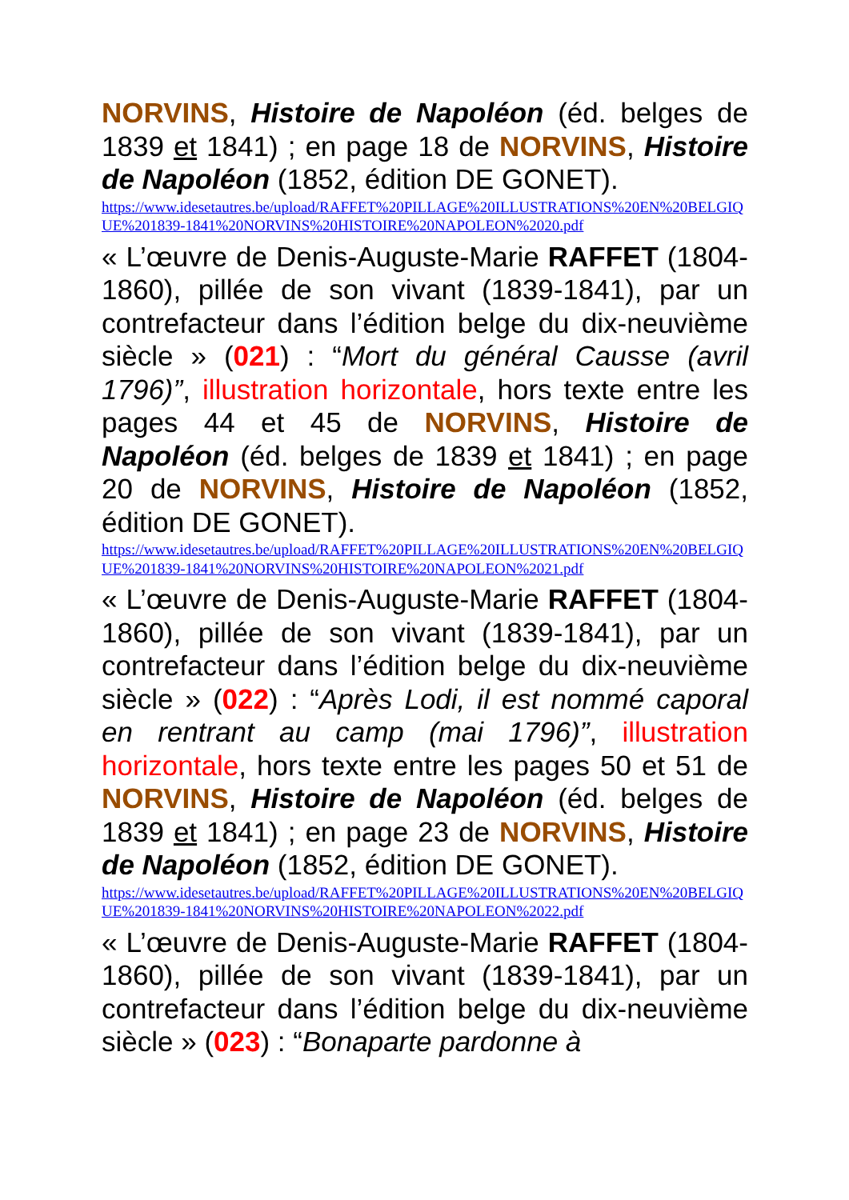NORVINS, Histoire de Napoléon (éd. belges de 1839 et 1841) ; en page 18 de NORVINS, Histoire de Napoléon (1852, édition DE GONET).
https://www.idesetautres.be/upload/RAFFET%20PILLAGE%20ILLUSTRATIONS%20EN%20BELGIQUE%201839-1841%20NORVINS%20HISTOIRE%20NAPOLEON%2020.pdf
« L’œuvre de Denis-Auguste-Marie RAFFET (1804-1860), pillée de son vivant (1839-1841), par un contrefacteur dans l’édition belge du dix-neuvième siècle » (021) : “Mort du général Causse (avril 1796)”, illustration horizontale, hors texte entre les pages 44 et 45 de NORVINS, Histoire de Napoléon (éd. belges de 1839 et 1841) ; en page 20 de NORVINS, Histoire de Napoléon (1852, édition DE GONET).
https://www.idesetautres.be/upload/RAFFET%20PILLAGE%20ILLUSTRATIONS%20EN%20BELGIQUE%201839-1841%20NORVINS%20HISTOIRE%20NAPOLEON%2021.pdf
« L’œuvre de Denis-Auguste-Marie RAFFET (1804-1860), pillée de son vivant (1839-1841), par un contrefacteur dans l’édition belge du dix-neuvième siècle » (022) : “Après Lodi, il est nommé caporal en rentrant au camp (mai 1796)”, illustration horizontale, hors texte entre les pages 50 et 51 de NORVINS, Histoire de Napoléon (éd. belges de 1839 et 1841) ; en page 23 de NORVINS, Histoire de Napoléon (1852, édition DE GONET).
https://www.idesetautres.be/upload/RAFFET%20PILLAGE%20ILLUSTRATIONS%20EN%20BELGIQUE%201839-1841%20NORVINS%20HISTOIRE%20NAPOLEON%2022.pdf
« L’œuvre de Denis-Auguste-Marie RAFFET (1804-1860), pillée de son vivant (1839-1841), par un contrefacteur dans l’édition belge du dix-neuvième siècle » (023) : “Bonaparte pardonne à